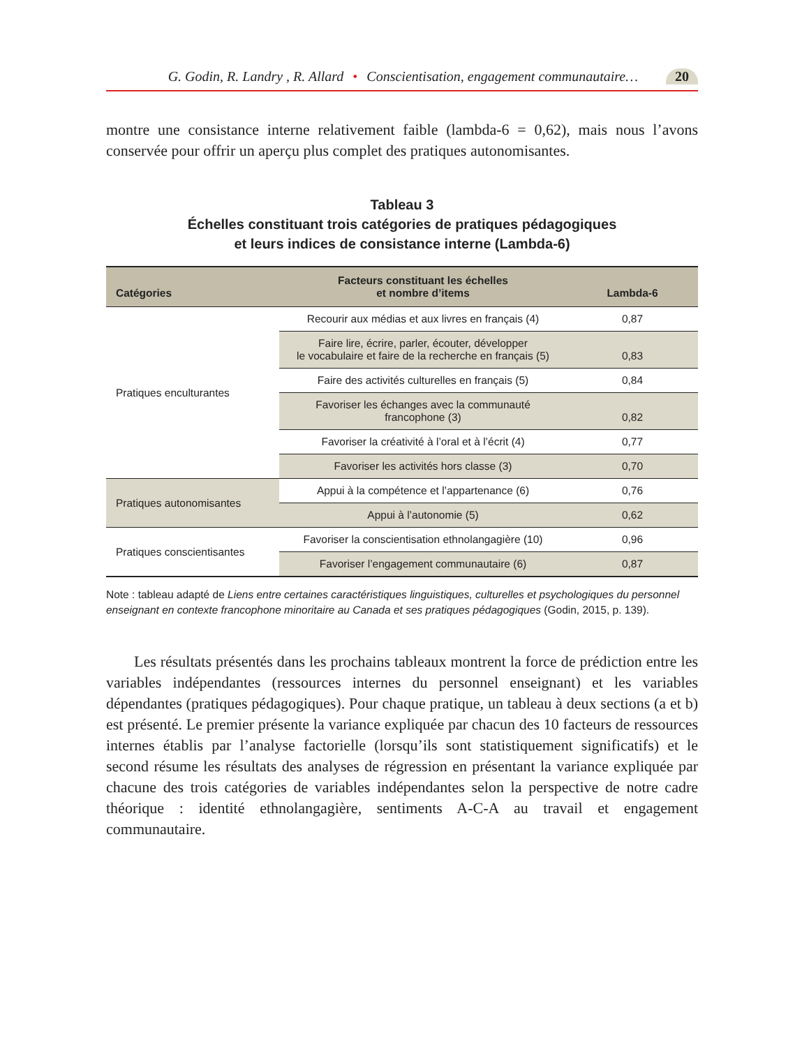G. Godin, R. Landry , R. Allard • Conscientisation, engagement communautaire… 20
montre une consistance interne relativement faible (lambda-6 = 0,62), mais nous l’avons conservée pour offrir un aperçu plus complet des pratiques autonomisantes.
Tableau 3
Échelles constituant trois catégories de pratiques pédagogiques
et leurs indices de consistance interne (Lambda-6)
| Catégories | Facteurs constituant les échelles et nombre d’items | Lambda-6 |
| --- | --- | --- |
| Pratiques enculturantes | Recourir aux médias et aux livres en français (4) | 0,87 |
| | Faire lire, écrire, parler, écouter, développer le vocabulaire et faire de la recherche en français (5) | 0,83 |
| | Faire des activités culturelles en français (5) | 0,84 |
| | Favoriser les échanges avec la communauté francophone (3) | 0,82 |
| | Favoriser la créativité à l’oral et à l’écrit (4) | 0,77 |
| | Favoriser les activités hors classe (3) | 0,70 |
| Pratiques autonomisantes | Appui à la compétence et l’appartenance (6) | 0,76 |
| | Appui à l’autonomie (5) | 0,62 |
| Pratiques conscientisantes | Favoriser la conscientisation ethnolangagière (10) | 0,96 |
| | Favoriser l’engagement communautaire (6) | 0,87 |
Note : tableau adapté de Liens entre certaines caractéristiques linguistiques, culturelles et psychologiques du personnel enseignant en contexte francophone minoritaire au Canada et ses pratiques pédagogiques (Godin, 2015, p. 139).
Les résultats présentés dans les prochains tableaux montrent la force de prédiction entre les variables indépendantes (ressources internes du personnel enseignant) et les variables dépendantes (pratiques pédagogiques). Pour chaque pratique, un tableau à deux sections (a et b) est présenté. Le premier présente la variance expliquée par chacun des 10 facteurs de ressources internes établis par l’analyse factorielle (lorsqu’ils sont statistiquement significatifs) et le second résume les résultats des analyses de régression en présentant la variance expliquée par chacune des trois catégories de variables indépendantes selon la perspective de notre cadre théorique : identité ethnolangagière, sentiments A-C-A au travail et engagement communautaire.